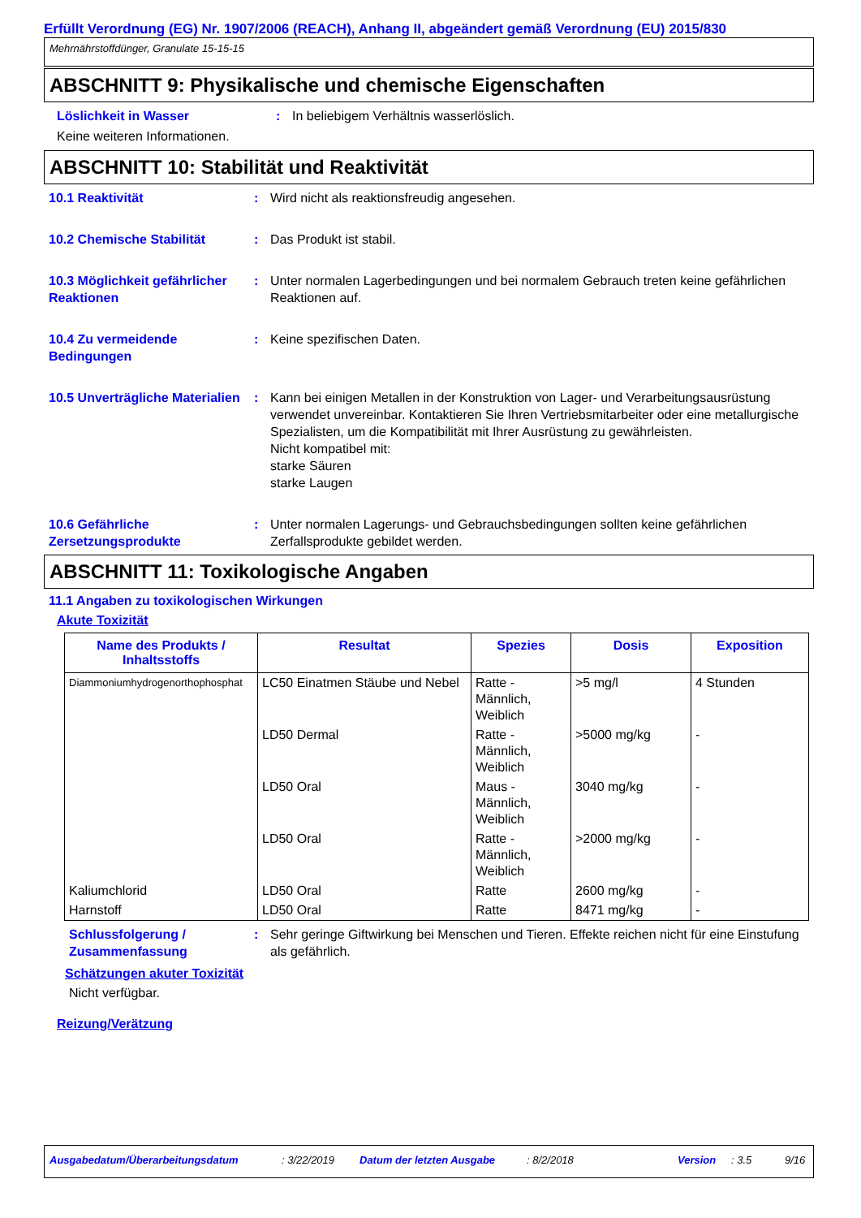Erfüllt Verordnung (EG) Nr. 1907/2006 (REACH), Anhang II, abgeändert gemäß Verordnung (EU) 2015/830
Mehrnährstoffdünger, Granulate 15-15-15
ABSCHNITT 9: Physikalische und chemische Eigenschaften
Löslichkeit in Wasser : In beliebigem Verhältnis wasserlöslich.
Keine weiteren Informationen.
ABSCHNITT 10: Stabilität und Reaktivität
10.1 Reaktivität : Wird nicht als reaktionsfreudig angesehen.
10.2 Chemische Stabilität : Das Produkt ist stabil.
10.3 Möglichkeit gefährlicher Reaktionen
: Unter normalen Lagerbedingungen und bei normalem Gebrauch treten keine gefährlichen Reaktionen auf.
10.4 Zu vermeidende Bedingungen
: Keine spezifischen Daten.
10.5 Unverträgliche Materialien
: Kann bei einigen Metallen in der Konstruktion von Lager- und Verarbeitungsausrüstung verwendet unvereinbar. Kontaktieren Sie Ihren Vertriebsmitarbeiter oder eine metallurgische Spezialisten, um die Kompatibilität mit Ihrer Ausrüstung zu gewährleisten.
Nicht kompatibel mit:
starke Säuren
starke Laugen
10.6 Gefährliche Zersetzungsprodukte
: Unter normalen Lagerungs- und Gebrauchsbedingungen sollten keine gefährlichen Zerfallsprodukte gebildet werden.
ABSCHNITT 11: Toxikologische Angaben
11.1 Angaben zu toxikologischen Wirkungen
Akute Toxizität
| Name des Produkts / Inhaltsstoffs | Resultat | Spezies | Dosis | Exposition |
| --- | --- | --- | --- | --- |
| Diammoniumhydrogenorthophosphat | LC50 Einatmen Stäube und Nebel | Ratte - Männlich, Weiblich | >5 mg/l | 4 Stunden |
| | LD50 Dermal | Ratte - Männlich, Weiblich | >5000 mg/kg | - |
| | LD50 Oral | Maus - Männlich, Weiblich | 3040 mg/kg | - |
| | LD50 Oral | Ratte - Männlich, Weiblich | >2000 mg/kg | - |
| Kaliumchlorid | LD50 Oral | Ratte | 2600 mg/kg | - |
| Harnstoff | LD50 Oral | Ratte | 8471 mg/kg | - |
Schlussfolgerung / Zusammenfassung
: Sehr geringe Giftwirkung bei Menschen und Tieren. Effekte reichen nicht für eine Einstufung als gefährlich.
Schätzungen akuter Toxizität
Nicht verfügbar.
Reizung/Verätzung
Ausgabedatum/Überarbeitungsdatum: 3/22/2019 Datum der letzten Ausgabe: 8/2/2018 Version: 3.5 9/16